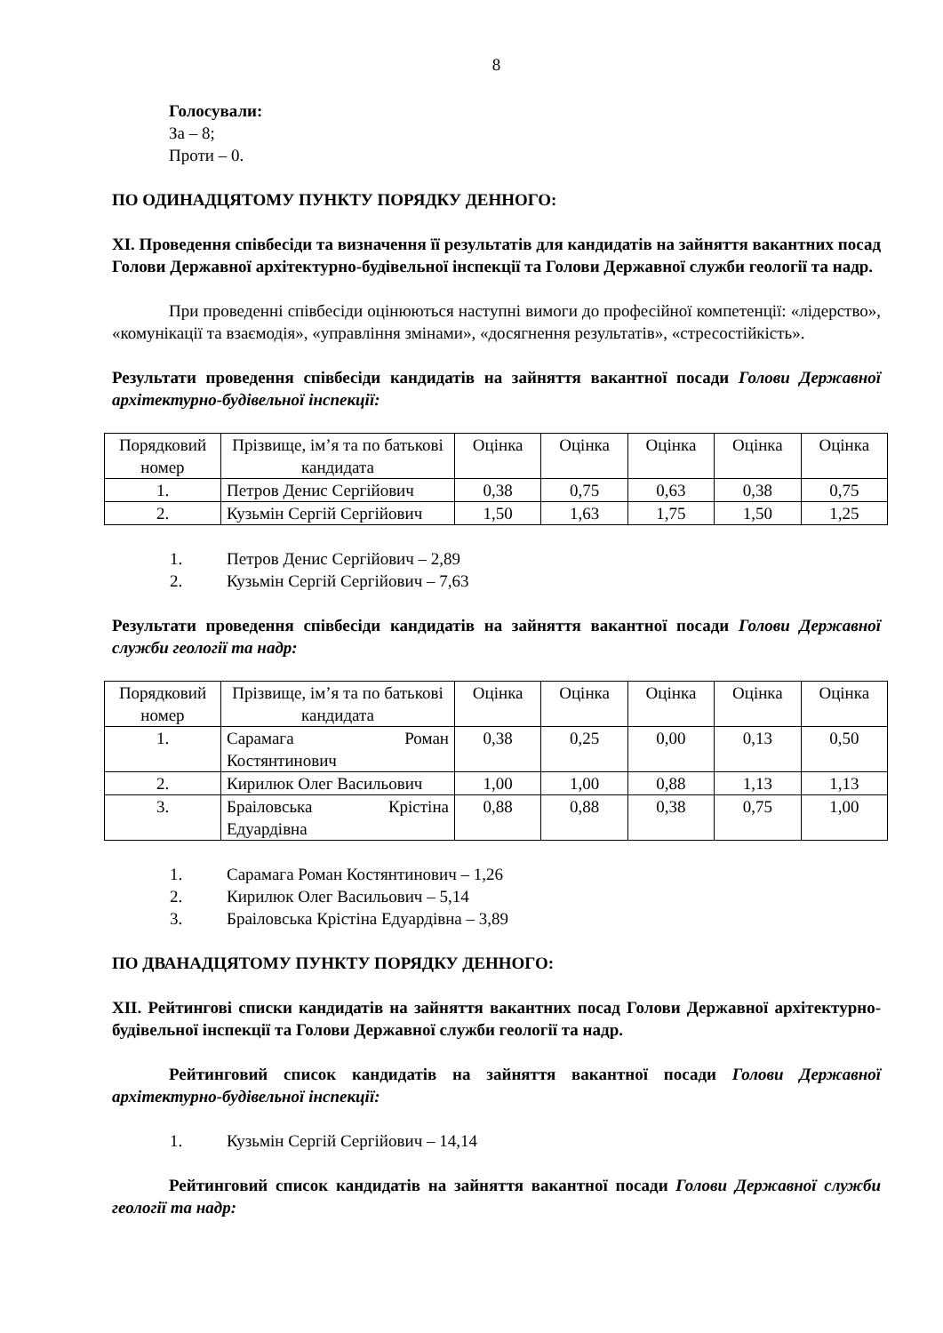8
Голосували:
За – 8;
Проти – 0.
ПО ОДИНАДЦЯТОМУ ПУНКТУ ПОРЯДКУ ДЕННОГО:
XI. Проведення співбесіди та визначення її результатів для кандидатів на зайняття вакантних посад Голови Державної архітектурно-будівельної інспекції та Голови Державної служби геології та надр.
При проведенні співбесіди оцінюються наступні вимоги до професійної компетенції: «лідерство», «комунікації та взаємодія», «управління змінами», «досягнення результатів», «стресостійкість».
Результати проведення співбесіди кандидатів на зайняття вакантної посади Голови Державної архітектурно-будівельної інспекції:
| Порядковий номер | Прізвище, ім’я та по батькові кандидата | Оцінка | Оцінка | Оцінка | Оцінка | Оцінка |
| 1. | Петров Денис Сергійович | 0,38 | 0,75 | 0,63 | 0,38 | 0,75 |
| 2. | Кузьмін Сергій Сергійович | 1,50 | 1,63 | 1,75 | 1,50 | 1,25 |
1. Петров Денис Сергійович – 2,89
2. Кузьмін Сергій Сергійович – 7,63
Результати проведення співбесіди кандидатів на зайняття вакантної посади Голови Державної служби геології та надр:
| Порядковий номер | Прізвище, ім’я та по батькові кандидата | Оцінка | Оцінка | Оцінка | Оцінка | Оцінка |
| 1. | Сарамага Роман Костянтинович | 0,38 | 0,25 | 0,00 | 0,13 | 0,50 |
| 2. | Кирилюк Олег Васильович | 1,00 | 1,00 | 0,88 | 1,13 | 1,13 |
| 3. | Браіловська Крістіна Едуардівна | 0,88 | 0,88 | 0,38 | 0,75 | 1,00 |
1. Сарамага Роман Костянтинович – 1,26
2. Кирилюк Олег Васильович – 5,14
3. Браіловська Крістіна Едуардівна – 3,89
ПО ДВАНАДЦЯТОМУ ПУНКТУ ПОРЯДКУ ДЕННОГО:
XII. Рейтингові списки кандидатів на зайняття вакантних посад Голови Державної архітектурно-будівельної інспекції та Голови Державної служби геології та надр.
Рейтинговий список кандидатів на зайняття вакантної посади Голови Державної архітектурно-будівельної інспекції:
1. Кузьмін Сергій Сергійович – 14,14
Рейтинговий список кандидатів на зайняття вакантної посади Голови Державної служби геології та надр: